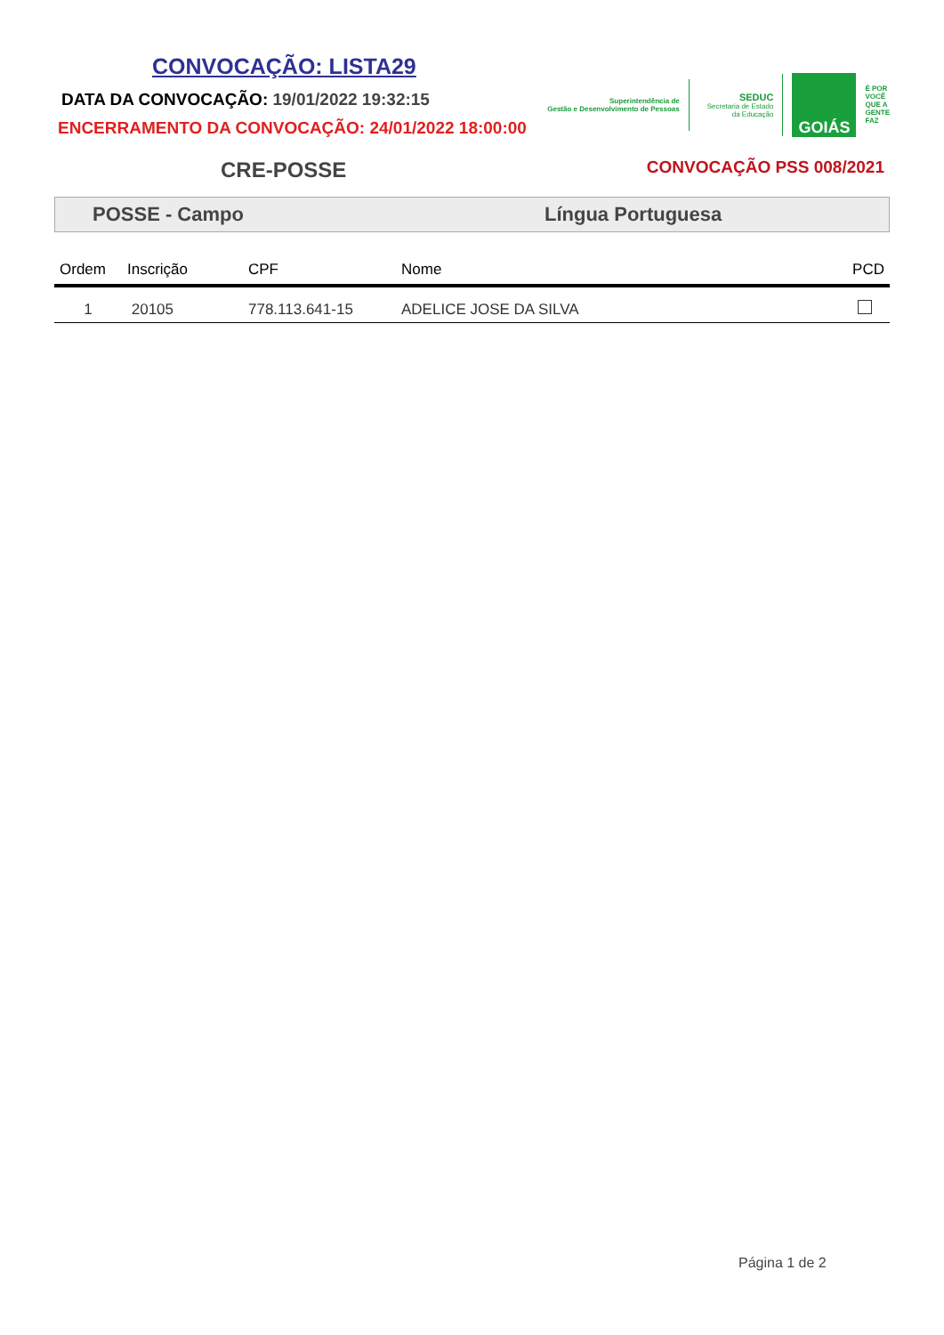CONVOCAÇÃO: LISTA29
DATA DA CONVOCAÇÃO: 19/01/2022 19:32:15
ENCERRAMENTO DA CONVOCAÇÃO: 24/01/2022 18:00:00
Superintendência de
Gestão e Desenvolvimento de Pessoas
SEDUC
Secretaria de Estado
da Educação
GOIÁS
É POR
VOCÊ
QUE A
GENTE
FAZ
CRE-POSSE
CONVOCAÇÃO PSS 008/2021
POSSE - Campo Língua Portuguesa
| Ordem | Inscrição | CPF | Nome | PCD |
| --- | --- | --- | --- | --- |
| 1 | 20105 | 778.113.641-15 | ADELICE JOSE DA SILVA | |
Página 1 de 2